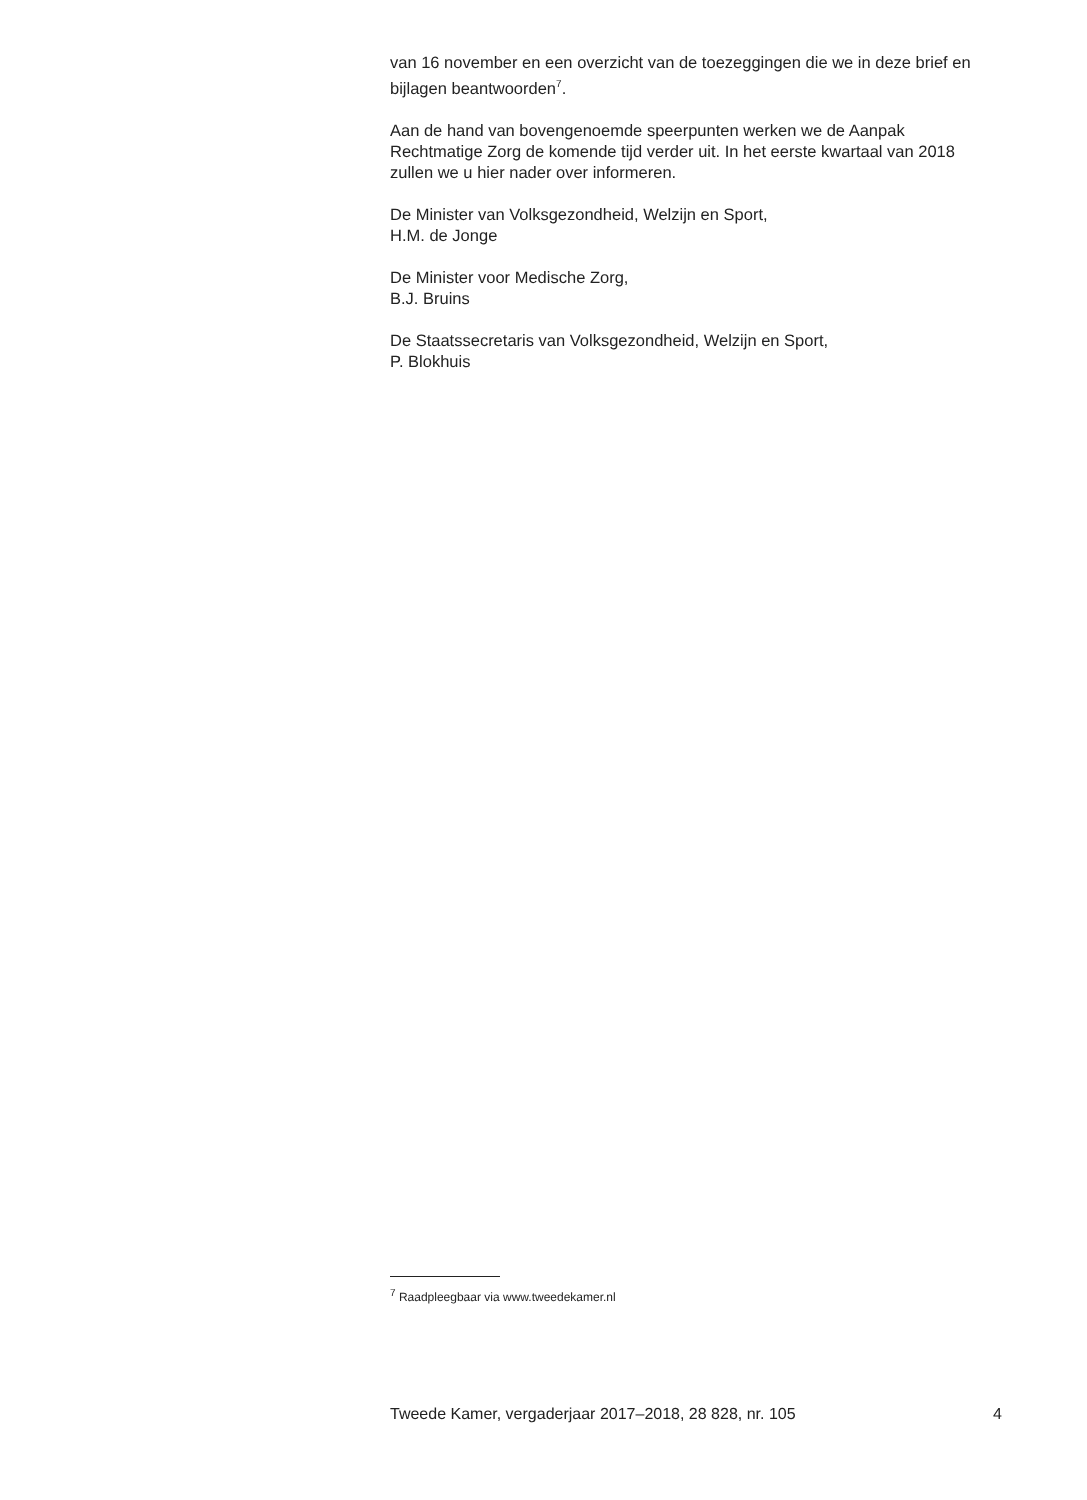van 16 november en een overzicht van de toezeggingen die we in deze brief en bijlagen beantwoorden<sup>7</sup>.
Aan de hand van bovengenoemde speerpunten werken we de Aanpak Rechtmatige Zorg de komende tijd verder uit. In het eerste kwartaal van 2018 zullen we u hier nader over informeren.
De Minister van Volksgezondheid, Welzijn en Sport,
H.M. de Jonge
De Minister voor Medische Zorg,
B.J. Bruins
De Staatssecretaris van Volksgezondheid, Welzijn en Sport,
P. Blokhuis
<sup>7</sup> Raadpleegbaar via www.tweedekamer.nl
Tweede Kamer, vergaderjaar 2017–2018, 28 828, nr. 105 4